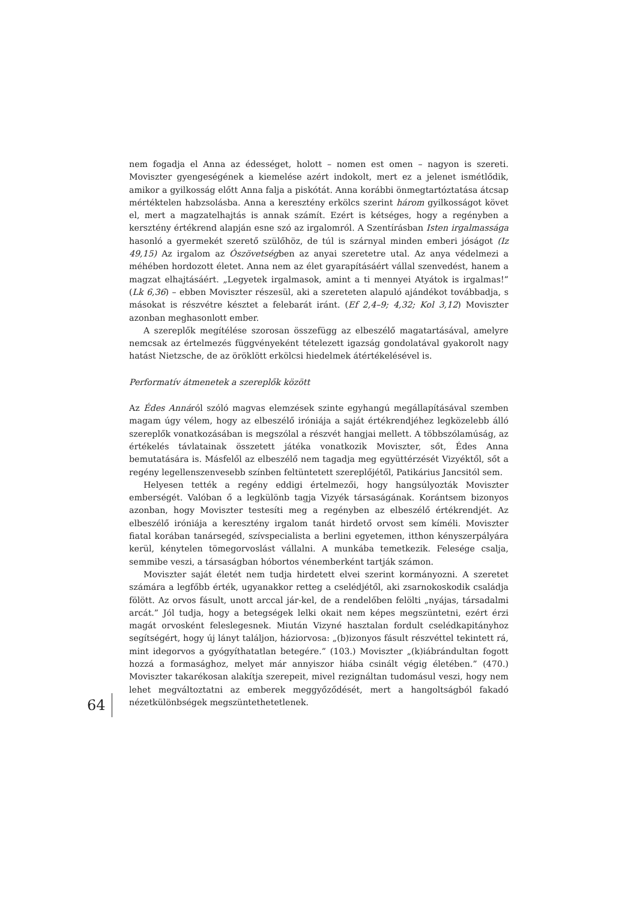nem fogadja el Anna az édességet, holott – nomen est omen – nagyon is szereti. Moviszter gyengeségének a kiemelése azért indokolt, mert ez a jelenet ismétlődik, amikor a gyilkosság előtt Anna falja a piskótát. Anna korábbi önmegtartóztatása átcsap mértéktelen habzsolásba. Anna a keresztény erkölcs szerint három gyilkosságot követ el, mert a magzatelhajtás is annak számít. Ezért is kétséges, hogy a regényben a kersztény értékrend alapján esne szó az irgalomról. A Szentírásban Isten irgalmassága hasonló a gyermekét szerető szülőhöz, de túl is szárnyal minden emberi jóságot (Iz 49,15) Az irgalom az Ószövetségben az anyai szeretetre utal. Az anya védelmezi a méhében hordozott életet. Anna nem az élet gyarapításáért vállal szenvedést, hanem a magzat elhajtásáért. „Legyetek irgalmasok, amint a ti mennyei Atyátok is irgalmas!” (Lk 6,36) – ebben Moviszter részesül, aki a szereteten alapuló ajándékot továbbadja, s másokat is részvétre késztet a felebarát iránt. (Ef 2,4–9; 4,32; Kol 3,12) Moviszter azonban meghasonlott ember.
A szereplők megítélése szorosan összefügg az elbeszélő magatartásával, amelyre nemcsak az értelmezés függvényeként tételezett igazság gondolatával gyakorolt nagy hatást Nietzsche, de az öröklött erkölcsi hiedelmek átértékelésével is.
Performatív átmenetek a szereplők között
Az Édes Annáról szóló magvas elemzések szinte egyhangú megállapításával szemben magam úgy vélem, hogy az elbeszélő iróniája a saját értékrendjéhez legközelebb álló szereplők vonatkozásában is megszólal a részvét hangjai mellett. A többszólamúság, az értékelés távlatainak összetett játéka vonatkozik Moviszter, sőt, Édes Anna bemutatására is. Másfelől az elbeszélő nem tagadja meg együttérzését Vizyéktől, sőt a regény legellenszenvesebb színben feltüntetett szereplőjétől, Patikárius Jancsitól sem.
Helyesen tették a regény eddigi értelmezői, hogy hangsúlyozták Moviszter emberségét. Valóban ő a legkülönb tagja Vizyék társaságának. Korántsem bizonyos azonban, hogy Moviszter testesíti meg a regényben az elbeszélő értékrendjét. Az elbeszélő iróniája a keresztény irgalom tanát hirdető orvost sem kíméli. Moviszter fiatal korában tanársegéd, szívspecialista a berlini egyetemen, itthon kényszerpályára kerül, kénytelen tömegorvoslást vállalni. A munkába temetkezik. Felesége csalja, semmibe veszi, a társaságban hóbortos vénemberként tartják számon.
Moviszter saját életét nem tudja hirdetett elvei szerint kormányozni. A szeretet számára a legfőbb érték, ugyanakkor retteg a cselédjétől, aki zsarnokoskodik családja fölött. Az orvos fásult, unott arccal jár-kel, de a rendelőben felölti „nyájas, társadalmi arcát.” Jól tudja, hogy a betegségek lelki okait nem képes megszüntetni, ezért érzi magát orvosként feleslegesnek. Miután Vizyné hasztalan fordult cselédkapitányhoz segítségért, hogy új lányt találjon, háziorvosa: „(b)izonyos fásult részvéttel tekintett rá, mint idegorvos a gyógyíthatatlan betegére.” (103.) Moviszter „(k)iábrándultan fogott hozzá a formasághoz, melyet már annyiszor hiába csinált végig életében.” (470.) Moviszter takarékosan alakítja szerepeit, mivel rezignáltan tudomásul veszi, hogy nem lehet megváltoztatni az emberek meggyőződését, mert a hangoltságból fakadó nézetkülönbségek megszüntethetetlenek.
64